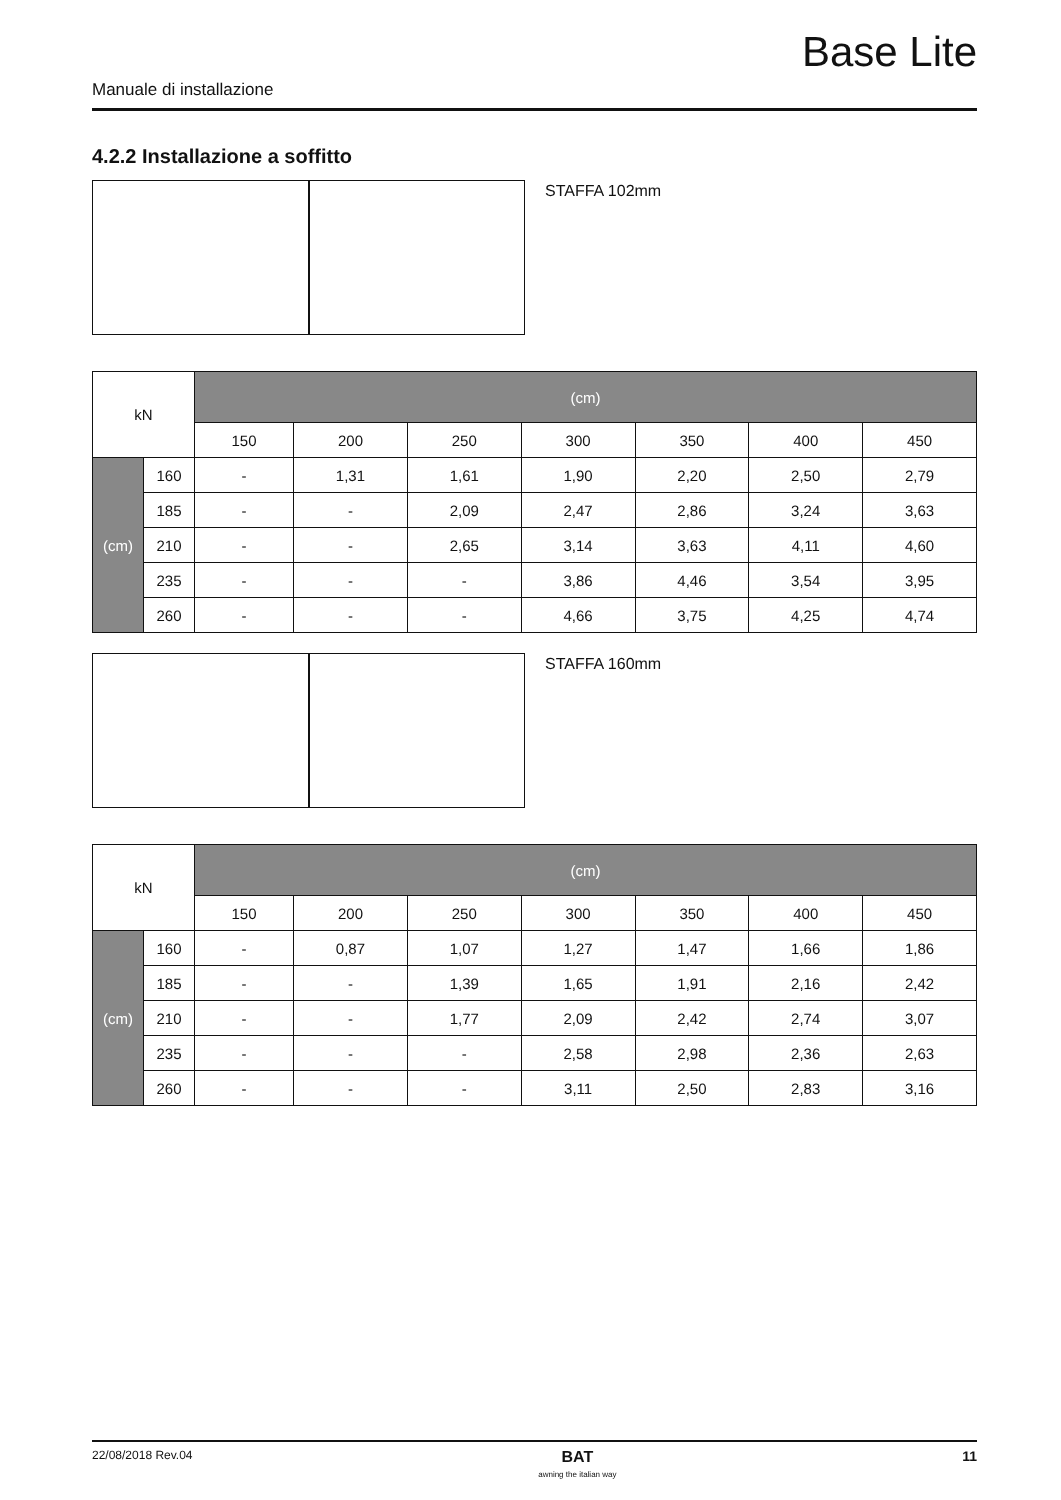Base Lite
Manuale di installazione
4.2.2 Installazione a soffitto
STAFFA 102mm
| kN | | (cm) | | | | | | |
| --- | --- | --- | --- | --- | --- | --- | --- | --- |
| | | 150 | 200 | 250 | 300 | 350 | 400 | 450 |
| (cm) | 160 | - | 1,31 | 1,61 | 1,90 | 2,20 | 2,50 | 2,79 |
| | 185 | - | - | 2,09 | 2,47 | 2,86 | 3,24 | 3,63 |
| | 210 | - | - | 2,65 | 3,14 | 3,63 | 4,11 | 4,60 |
| | 235 | - | - | - | 3,86 | 4,46 | 3,54 | 3,95 |
| | 260 | - | - | - | 4,66 | 3,75 | 4,25 | 4,74 |
STAFFA 160mm
| kN | | (cm) | | | | | | |
| --- | --- | --- | --- | --- | --- | --- | --- | --- |
| | | 150 | 200 | 250 | 300 | 350 | 400 | 450 |
| (cm) | 160 | - | 0,87 | 1,07 | 1,27 | 1,47 | 1,66 | 1,86 |
| | 185 | - | - | 1,39 | 1,65 | 1,91 | 2,16 | 2,42 |
| | 210 | - | - | 1,77 | 2,09 | 2,42 | 2,74 | 3,07 |
| | 235 | - | - | - | 2,58 | 2,98 | 2,36 | 2,63 |
| | 260 | - | - | - | 3,11 | 2,50 | 2,83 | 3,16 |
22/08/2018 Rev.04 BAT
awning the italian way 11